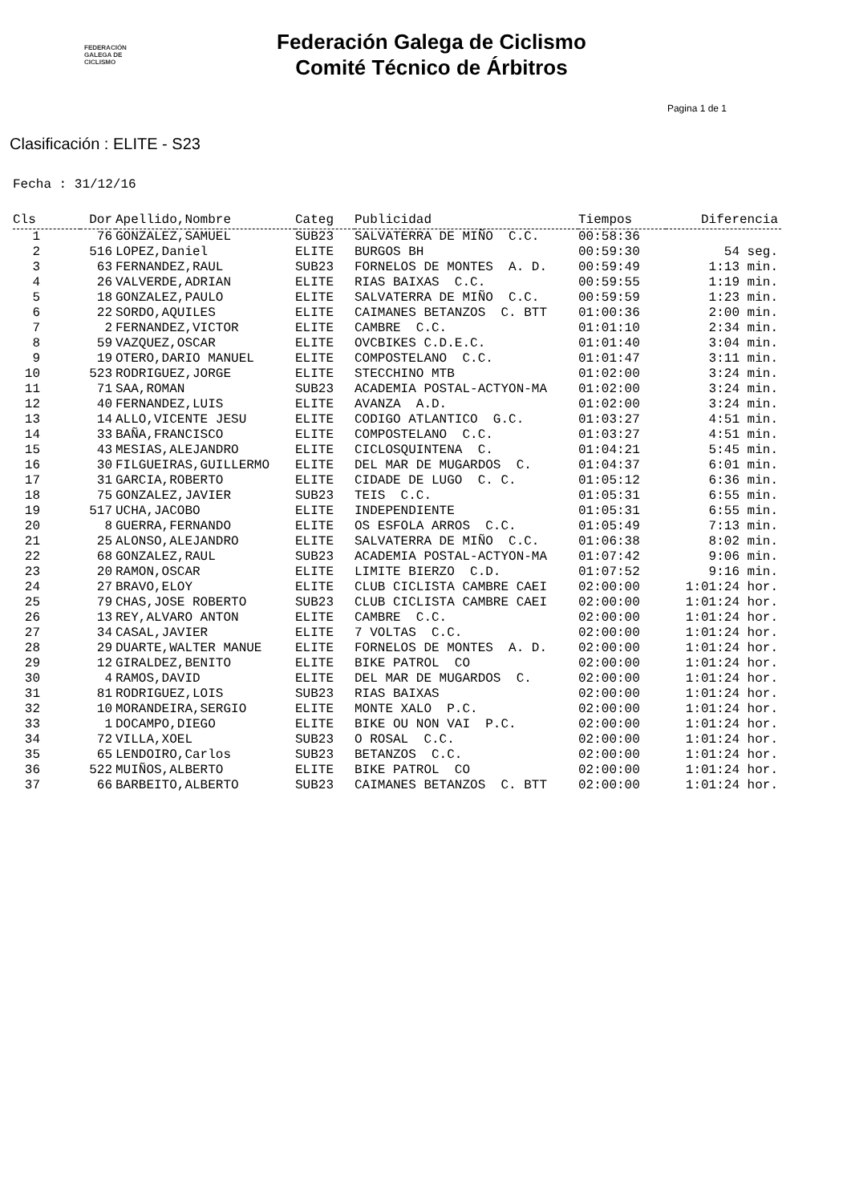FEDERACIÓN
GALEGA DE
CICLISMO
Federación Galega de Ciclismo
Comité Técnico de Árbitros
Pagina 1 de 1
Clasificación : ELITE - S23
Fecha : 31/12/16
| Cls | Dor | Apellido,Nombre | Categ | Publicidad | Tiempos | Diferencia |
| --- | --- | --- | --- | --- | --- | --- |
| 1 | 76 | GONZALEZ,SAMUEL | SUB23 | SALVATERRA DE MIÑO C.C. | 00:58:36 | |
| 2 | 516 | LOPEZ,Daniel | ELITE | BURGOS BH | 00:59:30 | 54 seg. |
| 3 | 63 | FERNANDEZ,RAUL | SUB23 | FORNELOS DE MONTES A. D. | 00:59:49 | 1:13 min. |
| 4 | 26 | VALVERDE,ADRIAN | ELITE | RIAS BAIXAS C.C. | 00:59:55 | 1:19 min. |
| 5 | 18 | GONZALEZ,PAULO | ELITE | SALVATERRA DE MIÑO C.C. | 00:59:59 | 1:23 min. |
| 6 | 22 | SORDO,AQUILES | ELITE | CAIMANES BETANZOS C. BTT | 01:00:36 | 2:00 min. |
| 7 | 2 | FERNANDEZ,VICTOR | ELITE | CAMBRE C.C. | 01:01:10 | 2:34 min. |
| 8 | 59 | VAZQUEZ,OSCAR | ELITE | OVCBIKES C.D.E.C. | 01:01:40 | 3:04 min. |
| 9 | 19 | OTERO,DARIO MANUEL | ELITE | COMPOSTELANO C.C. | 01:01:47 | 3:11 min. |
| 10 | 523 | RODRIGUEZ,JORGE | ELITE | STECCHINO MTB | 01:02:00 | 3:24 min. |
| 11 | 71 | SAA,ROMAN | SUB23 | ACADEMIA POSTAL-ACTYON-MA | 01:02:00 | 3:24 min. |
| 12 | 40 | FERNANDEZ,LUIS | ELITE | AVANZA A.D. | 01:02:00 | 3:24 min. |
| 13 | 14 | ALLO,VICENTE JESU | ELITE | CODIGO ATLANTICO G.C. | 01:03:27 | 4:51 min. |
| 14 | 33 | BAÑA,FRANCISCO | ELITE | COMPOSTELANO C.C. | 01:03:27 | 4:51 min. |
| 15 | 43 | MESIAS,ALEJANDRO | ELITE | CICLOSQUINTENA C. | 01:04:21 | 5:45 min. |
| 16 | 30 | FILGUEIRAS,GUILLERMO | ELITE | DEL MAR DE MUGARDOS C. | 01:04:37 | 6:01 min. |
| 17 | 31 | GARCIA,ROBERTO | ELITE | CIDADE DE LUGO C. C. | 01:05:12 | 6:36 min. |
| 18 | 75 | GONZALEZ,JAVIER | SUB23 | TEIS C.C. | 01:05:31 | 6:55 min. |
| 19 | 517 | UCHA,JACOBO | ELITE | INDEPENDIENTE | 01:05:31 | 6:55 min. |
| 20 | 8 | GUERRA,FERNANDO | ELITE | OS ESFOLA ARROS C.C. | 01:05:49 | 7:13 min. |
| 21 | 25 | ALONSO,ALEJANDRO | ELITE | SALVATERRA DE MIÑO C.C. | 01:06:38 | 8:02 min. |
| 22 | 68 | GONZALEZ,RAUL | SUB23 | ACADEMIA POSTAL-ACTYON-MA | 01:07:42 | 9:06 min. |
| 23 | 20 | RAMON,OSCAR | ELITE | LIMITE BIERZO C.D. | 01:07:52 | 9:16 min. |
| 24 | 27 | BRAVO,ELOY | ELITE | CLUB CICLISTA CAMBRE CAEI | 02:00:00 | 1:01:24 hor. |
| 25 | 79 | CHAS,JOSE ROBERTO | SUB23 | CLUB CICLISTA CAMBRE CAEI | 02:00:00 | 1:01:24 hor. |
| 26 | 13 | REY,ALVARO ANTON | ELITE | CAMBRE C.C. | 02:00:00 | 1:01:24 hor. |
| 27 | 34 | CASAL,JAVIER | ELITE | 7 VOLTAS C.C. | 02:00:00 | 1:01:24 hor. |
| 28 | 29 | DUARTE,WALTER MANUE | ELITE | FORNELOS DE MONTES A. D. | 02:00:00 | 1:01:24 hor. |
| 29 | 12 | GIRALDEZ,BENITO | ELITE | BIKE PATROL CO | 02:00:00 | 1:01:24 hor. |
| 30 | 4 | RAMOS,DAVID | ELITE | DEL MAR DE MUGARDOS C. | 02:00:00 | 1:01:24 hor. |
| 31 | 81 | RODRIGUEZ,LOIS | SUB23 | RIAS BAIXAS | 02:00:00 | 1:01:24 hor. |
| 32 | 10 | MORANDEIRA,SERGIO | ELITE | MONTE XALO P.C. | 02:00:00 | 1:01:24 hor. |
| 33 | 1 | DOCAMPO,DIEGO | ELITE | BIKE OU NON VAI P.C. | 02:00:00 | 1:01:24 hor. |
| 34 | 72 | VILLA,XOEL | SUB23 | O ROSAL C.C. | 02:00:00 | 1:01:24 hor. |
| 35 | 65 | LENDOIRO,Carlos | SUB23 | BETANZOS C.C. | 02:00:00 | 1:01:24 hor. |
| 36 | 522 | MUIÑOS,ALBERTO | ELITE | BIKE PATROL CO | 02:00:00 | 1:01:24 hor. |
| 37 | 66 | BARBEITO,ALBERTO | SUB23 | CAIMANES BETANZOS C. BTT | 02:00:00 | 1:01:24 hor. |